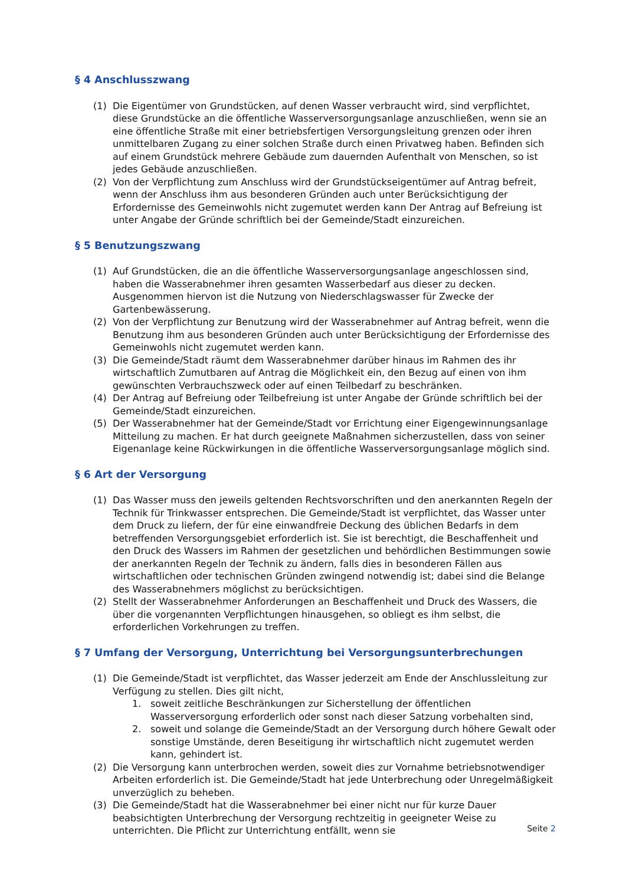§ 4 Anschlusszwang
(1) Die Eigentümer von Grundstücken, auf denen Wasser verbraucht wird, sind verpflichtet, diese Grundstücke an die öffentliche Wasserversorgungsanlage anzuschließen, wenn sie an eine öffentliche Straße mit einer betriebsfertigen Versorgungsleitung grenzen oder ihren unmittelbaren Zugang zu einer solchen Straße durch einen Privatweg haben. Befinden sich auf einem Grundstück mehrere Gebäude zum dauernden Aufenthalt von Menschen, so ist jedes Gebäude anzuschließen.
(2) Von der Verpflichtung zum Anschluss wird der Grundstückseigentümer auf Antrag befreit, wenn der Anschluss ihm aus besonderen Gründen auch unter Berücksichtigung der Erfordernisse des Gemeinwohls nicht zugemutet werden kann Der Antrag auf Befreiung ist unter Angabe der Gründe schriftlich bei der Gemeinde/Stadt einzureichen.
§ 5 Benutzungszwang
(1) Auf Grundstücken, die an die öffentliche Wasserversorgungsanlage angeschlossen sind, haben die Wasserabnehmer ihren gesamten Wasserbedarf aus dieser zu decken. Ausgenommen hiervon ist die Nutzung von Niederschlagswasser für Zwecke der Gartenbewässerung.
(2) Von der Verpflichtung zur Benutzung wird der Wasserabnehmer auf Antrag befreit, wenn die Benutzung ihm aus besonderen Gründen auch unter Berücksichtigung der Erfordernisse des Gemeinwohls nicht zugemutet werden kann.
(3) Die Gemeinde/Stadt räumt dem Wasserabnehmer darüber hinaus im Rahmen des ihr wirtschaftlich Zumutbaren auf Antrag die Möglichkeit ein, den Bezug auf einen von ihm gewünschten Verbrauchszweck oder auf einen Teilbedarf zu beschränken.
(4) Der Antrag auf Befreiung oder Teilbefreiung ist unter Angabe der Gründe schriftlich bei der Gemeinde/Stadt einzureichen.
(5) Der Wasserabnehmer hat der Gemeinde/Stadt vor Errichtung einer Eigengewinnungsanlage Mitteilung zu machen. Er hat durch geeignete Maßnahmen sicherzustellen, dass von seiner Eigenanlage keine Rückwirkungen in die öffentliche Wasserversorgungsanlage möglich sind.
§ 6 Art der Versorgung
(1) Das Wasser muss den jeweils geltenden Rechtsvorschriften und den anerkannten Regeln der Technik für Trinkwasser entsprechen. Die Gemeinde/Stadt ist verpflichtet, das Wasser unter dem Druck zu liefern, der für eine einwandfreie Deckung des üblichen Bedarfs in dem betreffenden Versorgungsgebiet erforderlich ist. Sie ist berechtigt, die Beschaffenheit und den Druck des Wassers im Rahmen der gesetzlichen und behördlichen Bestimmungen sowie der anerkannten Regeln der Technik zu ändern, falls dies in besonderen Fällen aus wirtschaftlichen oder technischen Gründen zwingend notwendig ist; dabei sind die Belange des Wasserabnehmers möglichst zu berücksichtigen.
(2) Stellt der Wasserabnehmer Anforderungen an Beschaffenheit und Druck des Wassers, die über die vorgenannten Verpflichtungen hinausgehen, so obliegt es ihm selbst, die erforderlichen Vorkehrungen zu treffen.
§ 7 Umfang der Versorgung, Unterrichtung bei Versorgungsunterbrechungen
(1) Die Gemeinde/Stadt ist verpflichtet, das Wasser jederzeit am Ende der Anschlussleitung zur Verfügung zu stellen. Dies gilt nicht,
1. soweit zeitliche Beschränkungen zur Sicherstellung der öffentlichen Wasserversorgung erforderlich oder sonst nach dieser Satzung vorbehalten sind,
2. soweit und solange die Gemeinde/Stadt an der Versorgung durch höhere Gewalt oder sonstige Umstände, deren Beseitigung ihr wirtschaftlich nicht zugemutet werden kann, gehindert ist.
(2) Die Versorgung kann unterbrochen werden, soweit dies zur Vornahme betriebsnotwendiger Arbeiten erforderlich ist. Die Gemeinde/Stadt hat jede Unterbrechung oder Unregelmäßigkeit unverzüglich zu beheben.
(3) Die Gemeinde/Stadt hat die Wasserabnehmer bei einer nicht nur für kurze Dauer beabsichtigten Unterbrechung der Versorgung rechtzeitig in geeigneter Weise zu unterrichten. Die Pflicht zur Unterrichtung entfällt, wenn sie
Seite 2